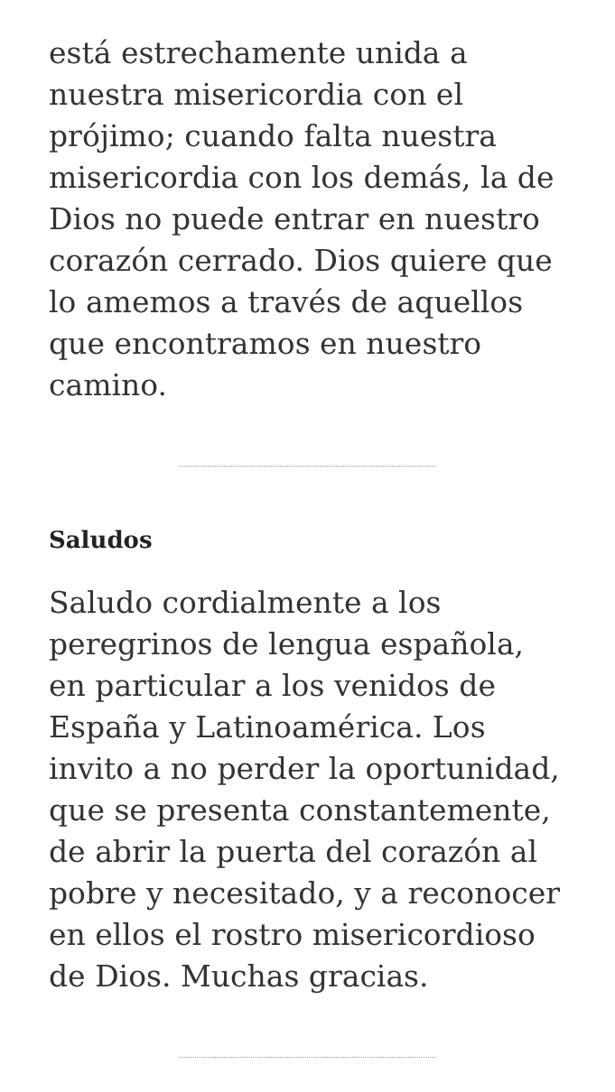está estrechamente unida a nuestra misericordia con el prójimo; cuando falta nuestra misericordia con los demás, la de Dios no puede entrar en nuestro corazón cerrado. Dios quiere que lo amemos a través de aquellos que encontramos en nuestro camino.
Saludos
Saludo cordialmente a los peregrinos de lengua española, en particular a los venidos de España y Latinoamérica. Los invito a no perder la oportunidad, que se presenta constantemente, de abrir la puerta del corazón al pobre y necesitado, y a reconocer en ellos el rostro misericordioso de Dios. Muchas gracias.